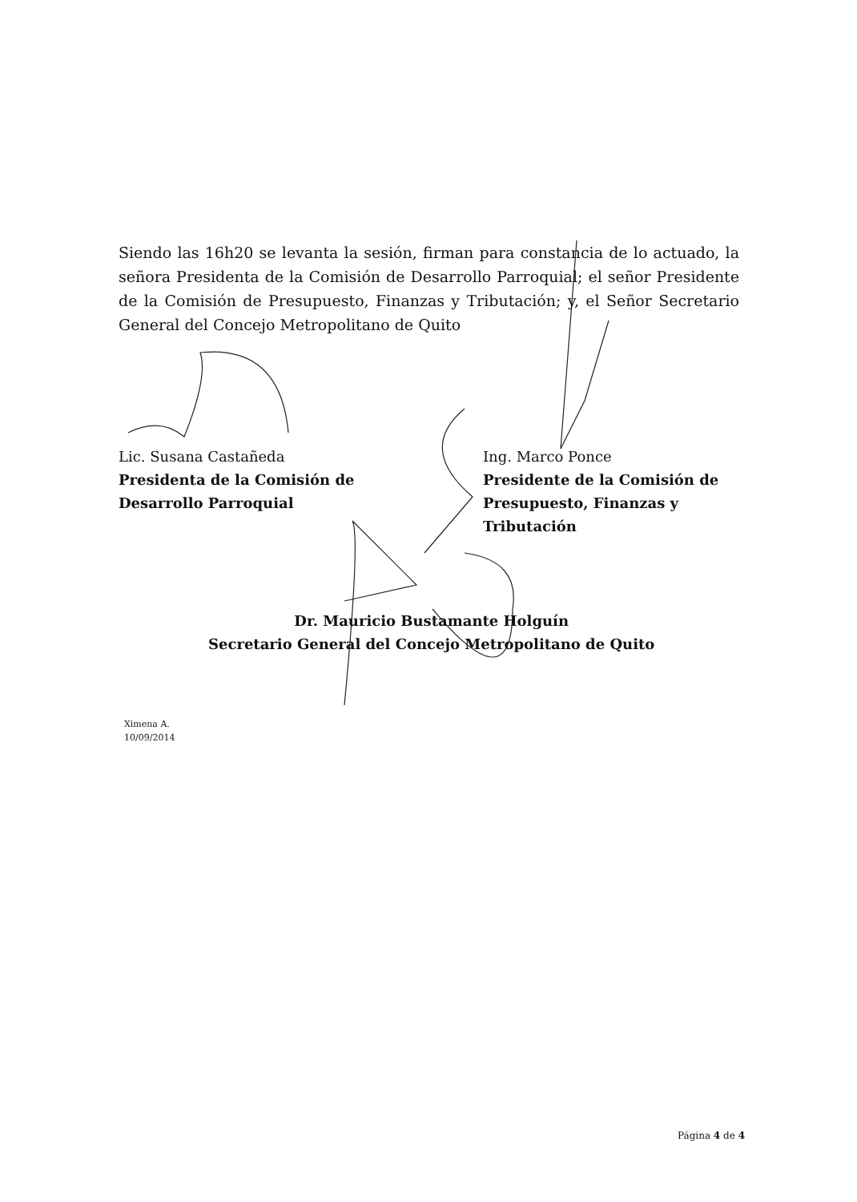Siendo las 16h20 se levanta la sesión, firman para constancia de lo actuado, la señora Presidenta de la Comisión de Desarrollo Parroquial; el señor Presidente de la Comisión de Presupuesto, Finanzas y Tributación; y, el Señor Secretario General del Concejo Metropolitano de Quito
Lic. Susana Castañeda
Presidenta de la Comisión de
Desarrollo Parroquial
Ing. Marco Ponce
Presidente de la Comisión de
Presupuesto, Finanzas y
Tributación
Dr. Mauricio Bustamante Holguín
Secretario General del Concejo Metropolitano de Quito
Ximena A.
10/09/2014
Página 4 de 4